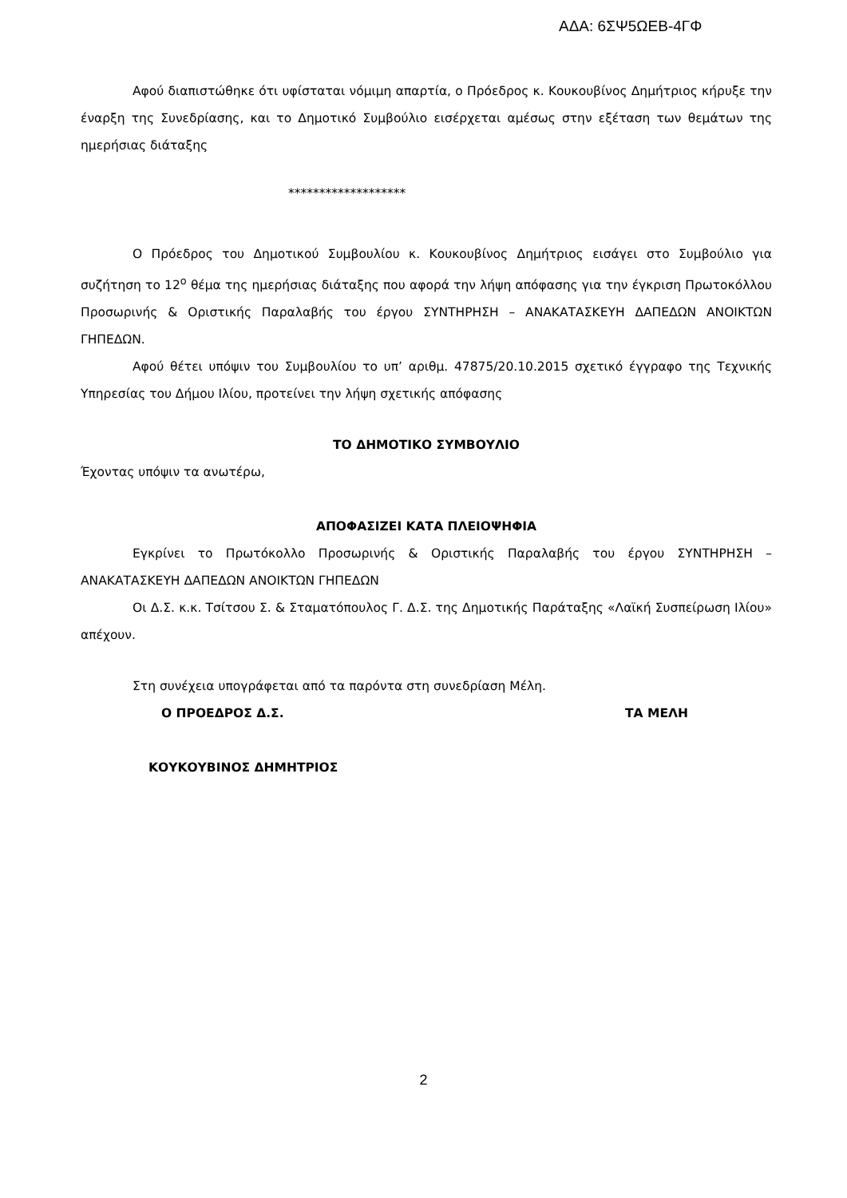ΑΔΑ: 6ΣΨ5ΩΕΒ-4ΓΦ
Αφού διαπιστώθηκε ότι υφίσταται νόμιμη απαρτία, ο Πρόεδρος κ. Κουκουβίνος Δημήτριος κήρυξε την έναρξη της Συνεδρίασης, και το Δημοτικό Συμβούλιο εισέρχεται αμέσως στην εξέταση των θεμάτων της ημερήσιας διάταξης
*******************
Ο Πρόεδρος του Δημοτικού Συμβουλίου κ. Κουκουβίνος Δημήτριος εισάγει στο Συμβούλιο για συζήτηση το 12<sup>ο</sup> θέμα της ημερήσιας διάταξης που αφορά την λήψη απόφασης για την έγκριση Πρωτοκόλλου Προσωρινής & Οριστικής Παραλαβής του έργου ΣΥΝΤΗΡΗΣΗ – ΑΝΑΚΑΤΑΣΚΕΥΗ ΔΑΠΕΔΩΝ ΑΝΟΙΚΤΩΝ ΓΗΠΕΔΩΝ.
Αφού θέτει υπόψιν του Συμβουλίου το υπ’ αριθμ. 47875/20.10.2015 σχετικό έγγραφο της Τεχνικής Υπηρεσίας του Δήμου Ιλίου, προτείνει την λήψη σχετικής απόφασης
ΤΟ ΔΗΜΟΤΙΚΟ ΣΥΜΒΟΥΛΙΟ
Έχοντας υπόψιν τα ανωτέρω,
ΑΠΟΦΑΣΙΖΕΙ ΚΑΤΑ ΠΛΕΙΟΨΗΦΙΑ
Εγκρίνει το Πρωτόκολλο Προσωρινής & Οριστικής Παραλαβής του έργου ΣΥΝΤΗΡΗΣΗ – ΑΝΑΚΑΤΑΣΚΕΥΗ ΔΑΠΕΔΩΝ ΑΝΟΙΚΤΩΝ ΓΗΠΕΔΩΝ
Οι Δ.Σ. κ.κ. Τσίτσου Σ. & Σταματόπουλος Γ. Δ.Σ. της Δημοτικής Παράταξης «Λαϊκή Συσπείρωση Ιλίου» απέχουν.
Στη συνέχεια υπογράφεται από τα παρόντα στη συνεδρίαση Μέλη.
Ο ΠΡΟΕΔΡΟΣ Δ.Σ. ΤΑ ΜΕΛΗ
ΚΟΥΚΟΥΒΙΝΟΣ ΔΗΜΗΤΡΙΟΣ
2